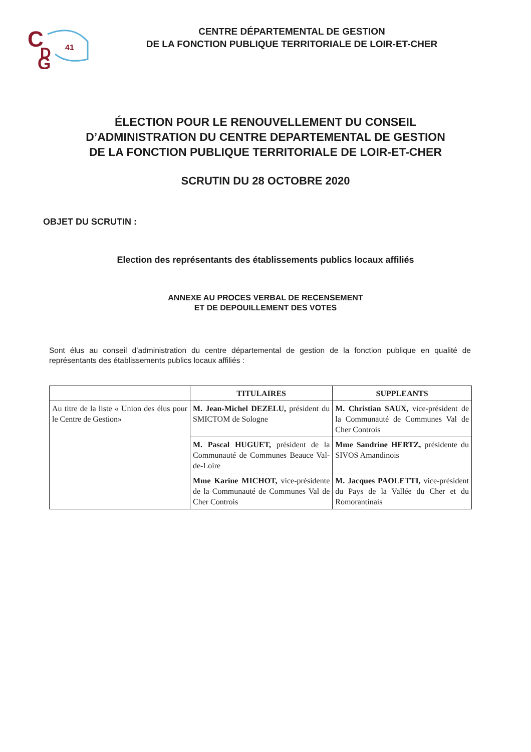C
D
G
41
CENTRE DÉPARTEMENTAL DE GESTION
DE LA FONCTION PUBLIQUE TERRITORIALE DE LOIR-ET-CHER
ÉLECTION POUR LE RENOUVELLEMENT DU CONSEIL
D’ADMINISTRATION DU CENTRE DEPARTEMENTAL DE GESTION
DE LA FONCTION PUBLIQUE TERRITORIALE DE LOIR-ET-CHER
SCRUTIN DU 28 OCTOBRE 2020
OBJET DU SCRUTIN :
Election des représentants des établissements publics locaux affiliés
ANNEXE AU PROCES VERBAL DE RECENSEMENT
ET DE DEPOUILLEMENT DES VOTES
Sont élus au conseil d’administration du centre départemental de gestion de la fonction publique en qualité de représentants des établissements publics locaux affiliés :
| | TITULAIRES | SUPPLEANTS |
| --- | --- | --- |
| Au titre de la liste « Union des élus pour le Centre de Gestion» | M. Jean-Michel DEZELU, président du SMICTOM de Sologne | M. Christian SAUX, vice-président de la Communauté de Communes Val de Cher Controis |
| | M. Pascal HUGUET, président de la Communauté de Communes Beauce Val-de-Loire | Mme Sandrine HERTZ, présidente du SIVOS Amandinois |
| | Mme Karine MICHOT, vice-présidente de la Communauté de Communes Val de Cher Controis | M. Jacques PAOLETTI, vice-président du Pays de la Vallée du Cher et du Romorantinais |